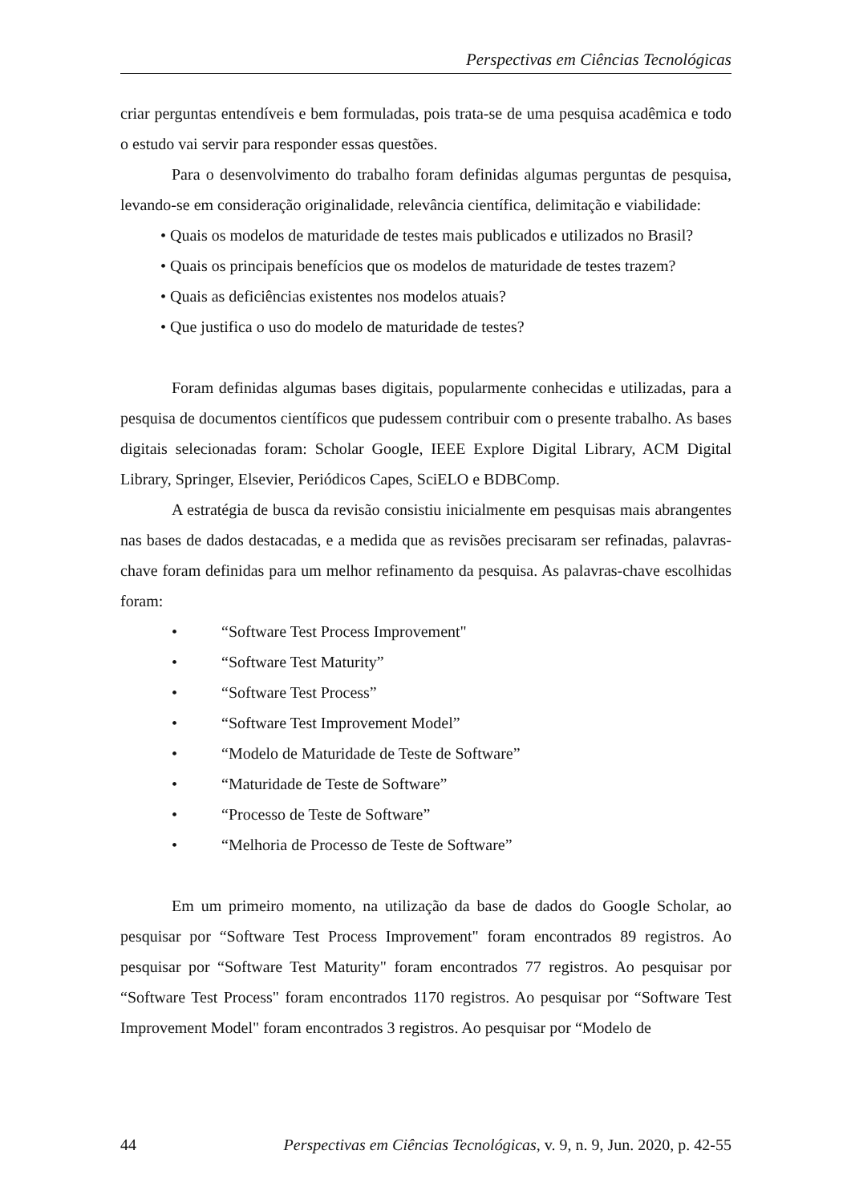Perspectivas em Ciências Tecnológicas
criar perguntas entendíveis e bem formuladas, pois trata-se de uma pesquisa acadêmica e todo o estudo vai servir para responder essas questões.
Para o desenvolvimento do trabalho foram definidas algumas perguntas de pesquisa, levando-se em consideração originalidade, relevância científica, delimitação e viabilidade:
• Quais os modelos de maturidade de testes mais publicados e utilizados no Brasil?
• Quais os principais benefícios que os modelos de maturidade de testes trazem?
• Quais as deficiências existentes nos modelos atuais?
• Que justifica o uso do modelo de maturidade de testes?
Foram definidas algumas bases digitais, popularmente conhecidas e utilizadas, para a pesquisa de documentos científicos que pudessem contribuir com o presente trabalho. As bases digitais selecionadas foram: Scholar Google, IEEE Explore Digital Library, ACM Digital Library, Springer, Elsevier, Periódicos Capes, SciELO e BDBComp.
A estratégia de busca da revisão consistiu inicialmente em pesquisas mais abrangentes nas bases de dados destacadas, e a medida que as revisões precisaram ser refinadas, palavras-chave foram definidas para um melhor refinamento da pesquisa. As palavras-chave escolhidas foram:
• “Software Test Process Improvement"
• “Software Test Maturity”
• “Software Test Process”
• “Software Test Improvement Model”
• “Modelo de Maturidade de Teste de Software”
• “Maturidade de Teste de Software”
• “Processo de Teste de Software”
• “Melhoria de Processo de Teste de Software”
Em um primeiro momento, na utilização da base de dados do Google Scholar, ao pesquisar por “Software Test Process Improvement" foram encontrados 89 registros. Ao pesquisar por “Software Test Maturity" foram encontrados 77 registros. Ao pesquisar por “Software Test Process" foram encontrados 1170 registros. Ao pesquisar por “Software Test Improvement Model" foram encontrados 3 registros. Ao pesquisar por “Modelo de
44 Perspectivas em Ciências Tecnológicas, v. 9, n. 9, Jun. 2020, p. 42-55